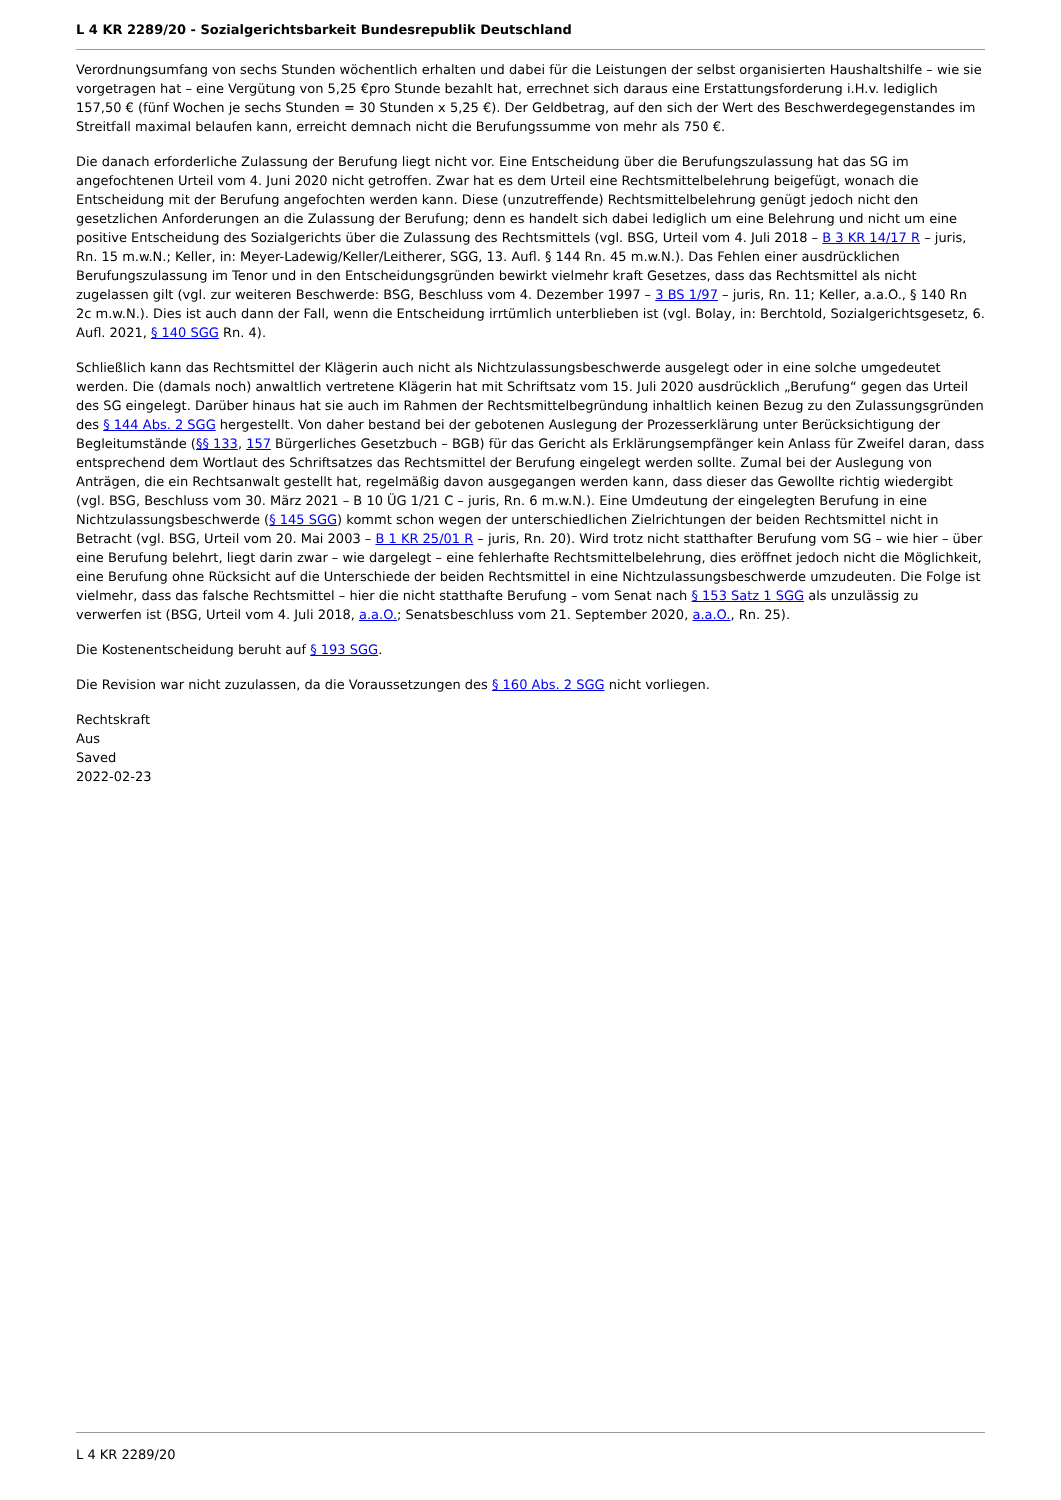L 4 KR 2289/20 - Sozialgerichtsbarkeit Bundesrepublik Deutschland
Verordnungsumfang von sechs Stunden wöchentlich erhalten und dabei für die Leistungen der selbst organisierten Haushaltshilfe – wie sie vorgetragen hat – eine Vergütung von 5,25 €pro Stunde bezahlt hat, errechnet sich daraus eine Erstattungsforderung i.H.v. lediglich 157,50 € (fünf Wochen je sechs Stunden = 30 Stunden x 5,25 €). Der Geldbetrag, auf den sich der Wert des Beschwerdegegenstandes im Streitfall maximal belaufen kann, erreicht demnach nicht die Berufungssumme von mehr als 750 €.
Die danach erforderliche Zulassung der Berufung liegt nicht vor. Eine Entscheidung über die Berufungszulassung hat das SG im angefochtenen Urteil vom 4. Juni 2020 nicht getroffen. Zwar hat es dem Urteil eine Rechtsmittelbelehrung beigefügt, wonach die Entscheidung mit der Berufung angefochten werden kann. Diese (unzutreffende) Rechtsmittelbelehrung genügt jedoch nicht den gesetzlichen Anforderungen an die Zulassung der Berufung; denn es handelt sich dabei lediglich um eine Belehrung und nicht um eine positive Entscheidung des Sozialgerichts über die Zulassung des Rechtsmittels (vgl. BSG, Urteil vom 4. Juli 2018 – B 3 KR 14/17 R – juris, Rn. 15 m.w.N.; Keller, in: Meyer-Ladewig/Keller/Leitherer, SGG, 13. Aufl. § 144 Rn. 45 m.w.N.). Das Fehlen einer ausdrücklichen Berufungszulassung im Tenor und in den Entscheidungsgründen bewirkt vielmehr kraft Gesetzes, dass das Rechtsmittel als nicht zugelassen gilt (vgl. zur weiteren Beschwerde: BSG, Beschluss vom 4. Dezember 1997 – 3 BS 1/97 – juris, Rn. 11; Keller, a.a.O., § 140 Rn 2c m.w.N.). Dies ist auch dann der Fall, wenn die Entscheidung irrtümlich unterblieben ist (vgl. Bolay, in: Berchtold, Sozialgerichtsgesetz, 6. Aufl. 2021, § 140 SGG Rn. 4).
Schließlich kann das Rechtsmittel der Klägerin auch nicht als Nichtzulassungsbeschwerde ausgelegt oder in eine solche umgedeutet werden. Die (damals noch) anwaltlich vertretene Klägerin hat mit Schriftsatz vom 15. Juli 2020 ausdrücklich „Berufung“ gegen das Urteil des SG eingelegt. Darüber hinaus hat sie auch im Rahmen der Rechtsmittelbegründung inhaltlich keinen Bezug zu den Zulassungsgründen des § 144 Abs. 2 SGG hergestellt. Von daher bestand bei der gebotenen Auslegung der Prozesserklärung unter Berücksichtigung der Begleitumstände (§§ 133, 157 Bürgerliches Gesetzbuch – BGB) für das Gericht als Erklärungsempfänger kein Anlass für Zweifel daran, dass entsprechend dem Wortlaut des Schriftsatzes das Rechtsmittel der Berufung eingelegt werden sollte. Zumal bei der Auslegung von Anträgen, die ein Rechtsanwalt gestellt hat, regelmäßig davon ausgegangen werden kann, dass dieser das Gewollte richtig wiedergibt (vgl. BSG, Beschluss vom 30. März 2021 – B 10 ÜG 1/21 C – juris, Rn. 6 m.w.N.). Eine Umdeutung der eingelegten Berufung in eine Nichtzulassungsbeschwerde (§ 145 SGG) kommt schon wegen der unterschiedlichen Zielrichtungen der beiden Rechtsmittel nicht in Betracht (vgl. BSG, Urteil vom 20. Mai 2003 – B 1 KR 25/01 R – juris, Rn. 20). Wird trotz nicht statthafter Berufung vom SG – wie hier – über eine Berufung belehrt, liegt darin zwar – wie dargelegt – eine fehlerhafte Rechtsmittelbelehrung, dies eröffnet jedoch nicht die Möglichkeit, eine Berufung ohne Rücksicht auf die Unterschiede der beiden Rechtsmittel in eine Nichtzulassungsbeschwerde umzudeuten. Die Folge ist vielmehr, dass das falsche Rechtsmittel – hier die nicht statthafte Berufung – vom Senat nach § 153 Satz 1 SGG als unzulässig zu verwerfen ist (BSG, Urteil vom 4. Juli 2018, a.a.O.; Senatsbeschluss vom 21. September 2020, a.a.O., Rn. 25).
Die Kostenentscheidung beruht auf § 193 SGG.
Die Revision war nicht zuzulassen, da die Voraussetzungen des § 160 Abs. 2 SGG nicht vorliegen.
Rechtskraft
Aus
Saved
2022-02-23
L 4 KR 2289/20